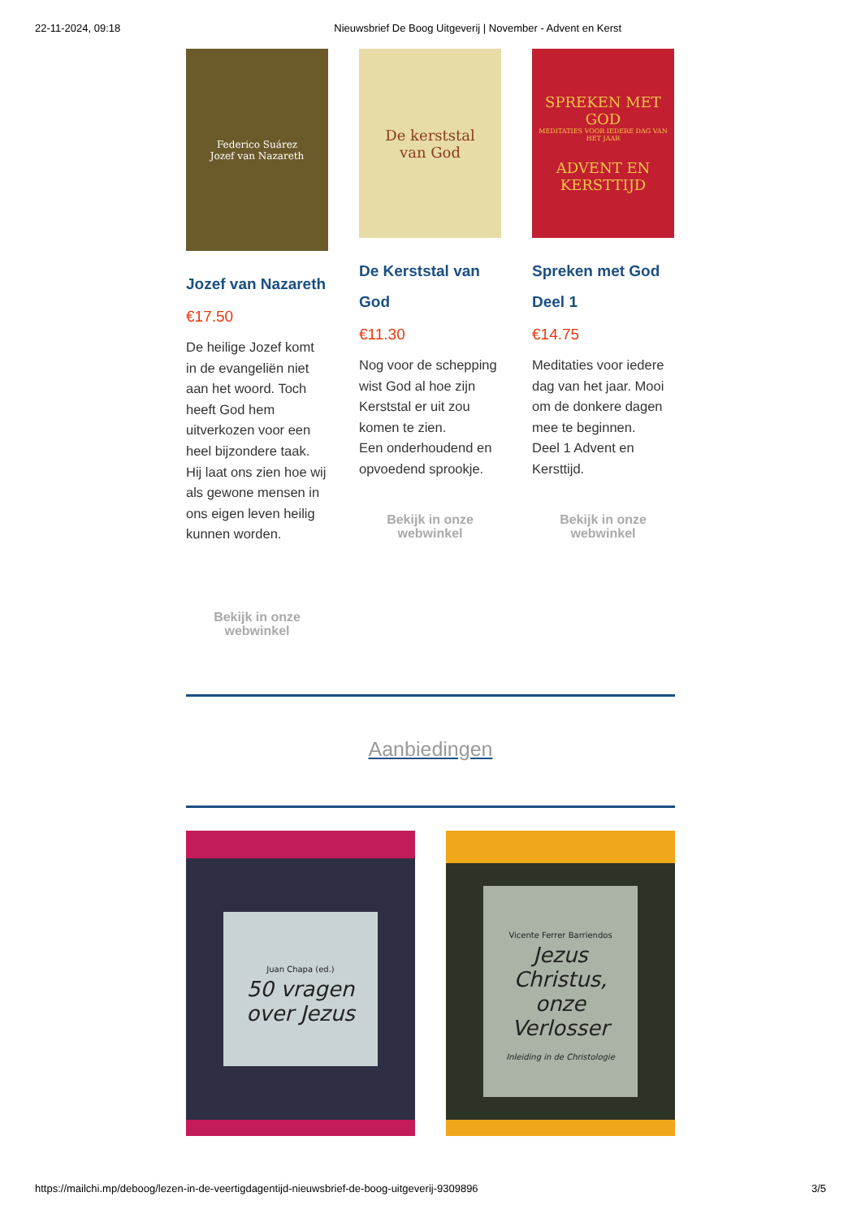22-11-2024, 09:18 Nieuwsbrief De Boog Uitgeverij | November - Advent en Kerst
Federico Suárez
Jozef van Nazareth
Jozef van Nazareth
€17.50
De heilige Jozef komt in de evangeliën niet aan het woord. Toch heeft God hem uitverkozen voor een heel bijzondere taak. Hij laat ons zien hoe wij als gewone mensen in ons eigen leven heilig kunnen worden.
Bekijk in onze
webwinkel
De kerststal
van God
De Kerststal van God
€11.30
Nog voor de schepping wist God al hoe zijn Kerststal er uit zou komen te zien.
Een onderhoudend en opvoedend sprookje.
Bekijk in onze
webwinkel
SPREKEN MET GOD
MEDITATIES VOOR IEDERE DAG VAN HET JAAR
ADVENT EN KERSTTIJD
Spreken met God Deel 1
€14.75
Meditaties voor iedere dag van het jaar. Mooi om de donkere dagen mee te beginnen.
Deel 1 Advent en Kersttijd.
Bekijk in onze
webwinkel
Aanbiedingen
Juan Chapa (ed.)
50 vragen over Jezus
Vicente Ferrer Barriendos
Jezus Christus, onze Verlosser
Inleiding in de Christologie
https://mailchi.mp/deboog/lezen-in-de-veertigdagentijd-nieuwsbrief-de-boog-uitgeverij-9309896 3/5